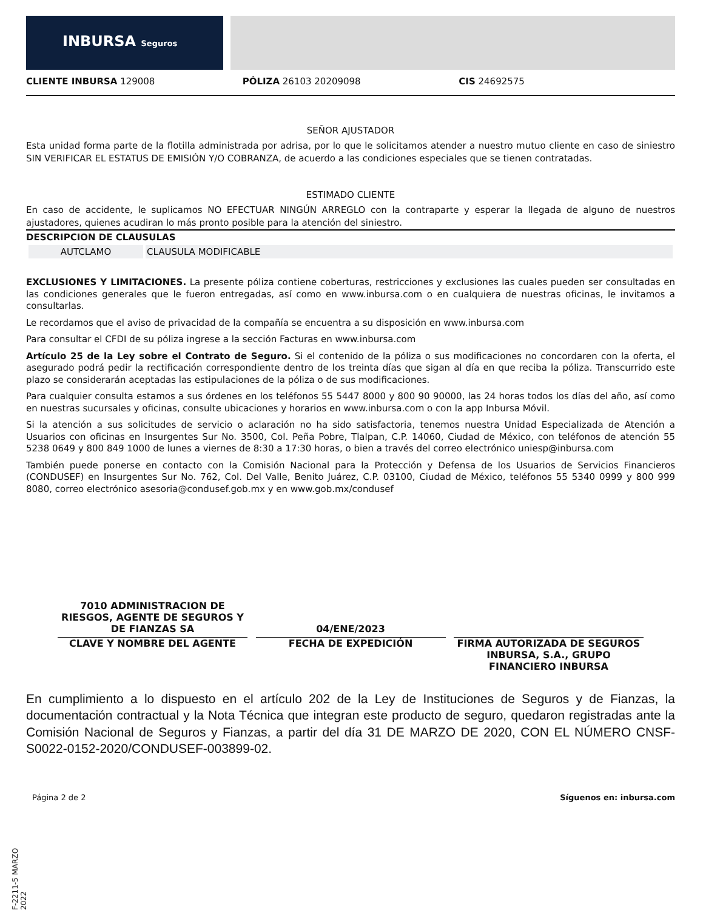INBURSA Seguros
CLIENTE INBURSA 129008 PÓLIZA 26103 20209098 CIS 24692575
SEÑOR AJUSTADOR
Esta unidad forma parte de la flotilla administrada por adrisa, por lo que le solicitamos atender a nuestro mutuo cliente en caso de siniestro SIN VERIFICAR EL ESTATUS DE EMISIÓN Y/O COBRANZA, de acuerdo a las condiciones especiales que se tienen contratadas.
ESTIMADO CLIENTE
En caso de accidente, le suplicamos NO EFECTUAR NINGÚN ARREGLO con la contraparte y esperar la llegada de alguno de nuestros ajustadores, quienes acudiran lo más pronto posible para la atención del siniestro.
DESCRIPCION DE CLAUSULAS
| AUTCLAMO | CLAUSULA MODIFICABLE |
EXCLUSIONES Y LIMITACIONES. La presente póliza contiene coberturas, restricciones y exclusiones las cuales pueden ser consultadas en las condiciones generales que le fueron entregadas, así como en www.inbursa.com o en cualquiera de nuestras oficinas, le invitamos a consultarlas.
Le recordamos que el aviso de privacidad de la compañía se encuentra a su disposición en www.inbursa.com
Para consultar el CFDI de su póliza ingrese a la sección Facturas en www.inbursa.com
Artículo 25 de la Ley sobre el Contrato de Seguro. Si el contenido de la póliza o sus modificaciones no concordaren con la oferta, el asegurado podrá pedir la rectificación correspondiente dentro de los treinta días que sigan al día en que reciba la póliza. Transcurrido este plazo se considerarán aceptadas las estipulaciones de la póliza o de sus modificaciones.
Para cualquier consulta estamos a sus órdenes en los teléfonos 55 5447 8000 y 800 90 90000, las 24 horas todos los días del año, así como en nuestras sucursales y oficinas, consulte ubicaciones y horarios en www.inbursa.com o con la app Inbursa Móvil.
Si la atención a sus solicitudes de servicio o aclaración no ha sido satisfactoria, tenemos nuestra Unidad Especializada de Atención a Usuarios con oficinas en Insurgentes Sur No. 3500, Col. Peña Pobre, Tlalpan, C.P. 14060, Ciudad de México, con teléfonos de atención 55 5238 0649 y 800 849 1000 de lunes a viernes de 8:30 a 17:30 horas, o bien a través del correo electrónico uniesp@inbursa.com
También puede ponerse en contacto con la Comisión Nacional para la Protección y Defensa de los Usuarios de Servicios Financieros (CONDUSEF) en Insurgentes Sur No. 762, Col. Del Valle, Benito Juárez, C.P. 03100, Ciudad de México, teléfonos 55 5340 0999 y 800 999 8080, correo electrónico asesoria@condusef.gob.mx y en www.gob.mx/condusef
7010 ADMINISTRACION DE RIESGOS, AGENTE DE SEGUROS Y DE FIANZAS SA
CLAVE Y NOMBRE DEL AGENTE
04/ENE/2023
FECHA DE EXPEDICIÓN
FIRMA AUTORIZADA DE SEGUROS INBURSA, S.A., GRUPO FINANCIERO INBURSA
En cumplimiento a lo dispuesto en el artículo 202 de la Ley de Instituciones de Seguros y de Fianzas, la documentación contractual y la Nota Técnica que integran este producto de seguro, quedaron registradas ante la Comisión Nacional de Seguros y Fianzas, a partir del día 31 DE MARZO DE 2020, CON EL NÚMERO CNSF-S0022-0152-2020/CONDUSEF-003899-02.
Página 2 de 2 Síguenos en: inbursa.com
F-2211-5 MARZO 2022